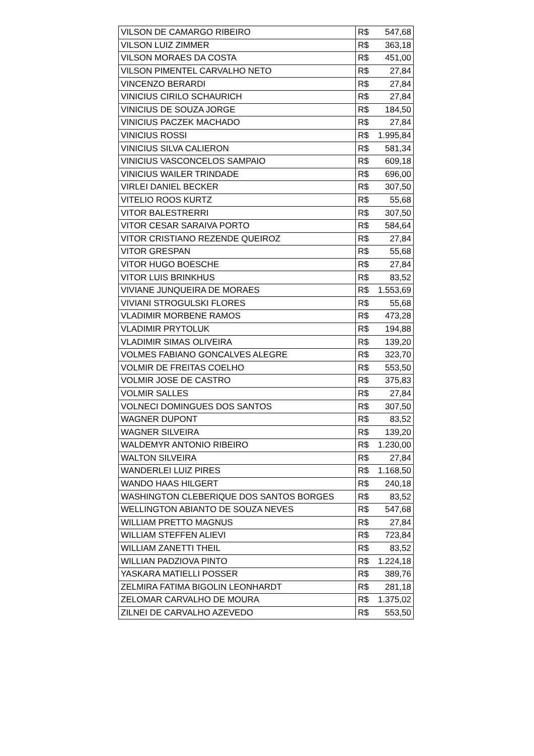| VILSON DE CAMARGO RIBEIRO | R$ 547,68 |
| VILSON LUIZ ZIMMER | R$ 363,18 |
| VILSON MORAES DA COSTA | R$ 451,00 |
| VILSON PIMENTEL CARVALHO NETO | R$ 27,84 |
| VINCENZO BERARDI | R$ 27,84 |
| VINICIUS CIRILO SCHAURICH | R$ 27,84 |
| VINICIUS DE SOUZA JORGE | R$ 184,50 |
| VINICIUS PACZEK MACHADO | R$ 27,84 |
| VINICIUS ROSSI | R$ 1.995,84 |
| VINICIUS SILVA CALIERON | R$ 581,34 |
| VINICIUS VASCONCELOS SAMPAIO | R$ 609,18 |
| VINICIUS WAILER TRINDADE | R$ 696,00 |
| VIRLEI DANIEL BECKER | R$ 307,50 |
| VITELIO ROOS KURTZ | R$ 55,68 |
| VITOR BALESTRERRI | R$ 307,50 |
| VITOR CESAR SARAIVA PORTO | R$ 584,64 |
| VITOR CRISTIANO REZENDE QUEIROZ | R$ 27,84 |
| VITOR GRESPAN | R$ 55,68 |
| VITOR HUGO BOESCHE | R$ 27,84 |
| VITOR LUIS BRINKHUS | R$ 83,52 |
| VIVIANE JUNQUEIRA DE MORAES | R$ 1.553,69 |
| VIVIANI STROGULSKI FLORES | R$ 55,68 |
| VLADIMIR MORBENE RAMOS | R$ 473,28 |
| VLADIMIR PRYTOLUK | R$ 194,88 |
| VLADIMIR SIMAS OLIVEIRA | R$ 139,20 |
| VOLMES FABIANO GONCALVES ALEGRE | R$ 323,70 |
| VOLMIR DE FREITAS COELHO | R$ 553,50 |
| VOLMIR JOSE DE CASTRO | R$ 375,83 |
| VOLMIR SALLES | R$ 27,84 |
| VOLNECI DOMINGUES DOS SANTOS | R$ 307,50 |
| WAGNER DUPONT | R$ 83,52 |
| WAGNER SILVEIRA | R$ 139,20 |
| WALDEMYR ANTONIO RIBEIRO | R$ 1.230,00 |
| WALTON SILVEIRA | R$ 27,84 |
| WANDERLEI LUIZ PIRES | R$ 1.168,50 |
| WANDO HAAS HILGERT | R$ 240,18 |
| WASHINGTON CLEBERIQUE DOS SANTOS BORGES | R$ 83,52 |
| WELLINGTON ABIANTO DE SOUZA NEVES | R$ 547,68 |
| WILLIAM PRETTO MAGNUS | R$ 27,84 |
| WILLIAM STEFFEN ALIEVI | R$ 723,84 |
| WILLIAM ZANETTI THEIL | R$ 83,52 |
| WILLIAN PADZIOVA PINTO | R$ 1.224,18 |
| YASKARA MATIELLI POSSER | R$ 389,76 |
| ZELMIRA FATIMA BIGOLIN LEONHARDT | R$ 281,18 |
| ZELOMAR CARVALHO DE MOURA | R$ 1.375,02 |
| ZILNEI DE CARVALHO AZEVEDO | R$ 553,50 |